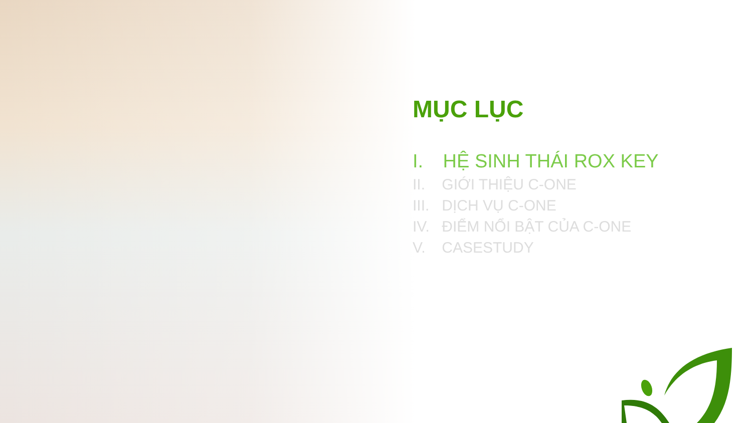MỤC LỤC
I. HỆ SINH THÁI ROX KEY
II. GIỚI THIỆU C-ONE
III. DỊCH VỤ C-ONE
IV. ĐIỂM NỔI BẬT CỦA C-ONE
V. CASESTUDY